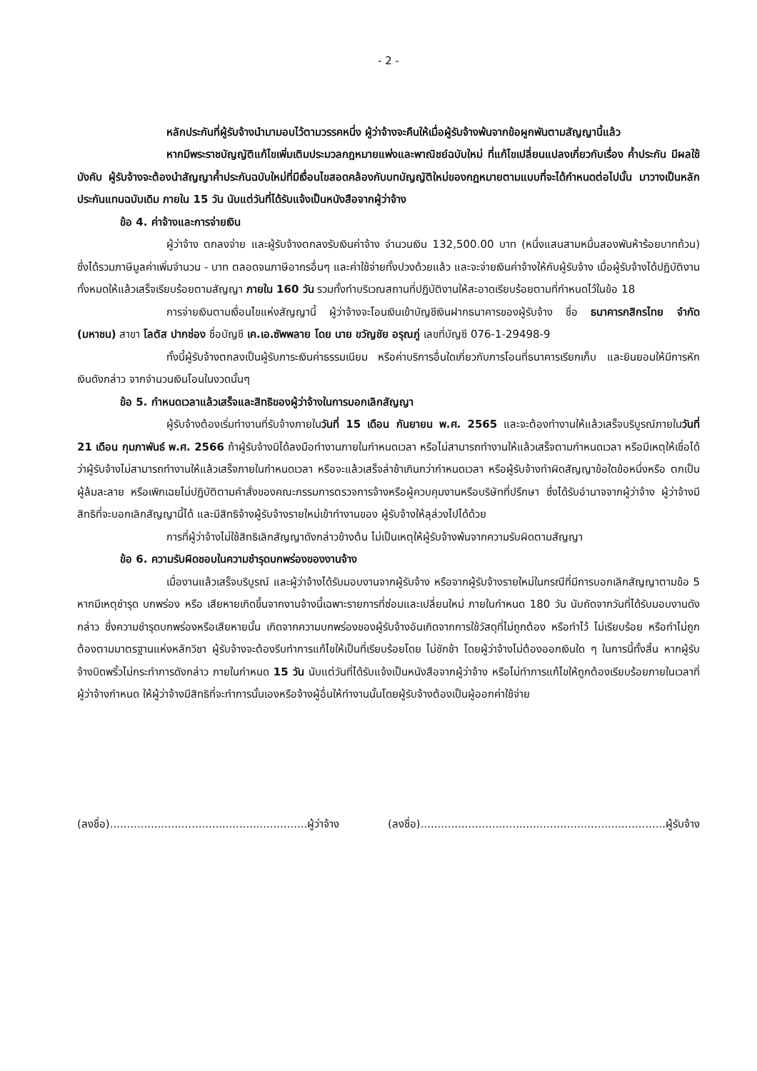- 2 -
หลักประกันที่ผู้รับจ้างนำมามอบไว้ตามวรรคหนึ่ง ผู้ว่าจ้างจะคืนให้เมื่อผู้รับจ้างพ้นจากข้อผูกพันตามสัญญานี้แล้ว
หากมีพระราชบัญญัติแก้ไขเพิ่มเติมประมวลกฎหมายแพ่งและพาณิชย์ฉบับใหม่ ที่แก้ไขเปลี่ยนแปลงเกี่ยวกับเรื่อง ค้ำประกัน มีผลใช้บังคับ ผู้รับจ้างจะต้องนำสัญญาค้ำประกันฉบับใหม่ที่มีเงื่อนไขสอดคล้องกับบทบัญญัติใหม่ของกฎหมายตามแบบที่จะได้กำหนดต่อไปนั้น มาวางเป็นหลักประกันแทนฉบับเดิม ภายใน 15 วัน นับแต่วันที่ได้รับแจ้งเป็นหนังสือจากผู้ว่าจ้าง
ข้อ 4. ค่าจ้างและการจ่ายเงิน
ผู้ว่าจ้าง ตกลงจ่าย และผู้รับจ้างตกลงรับเงินค่าจ้าง จำนวนเงิน 132,500.00 บาท (หนึ่งแสนสามหมื่นสองพันห้าร้อยบาทถ้วน) ซึ่งได้รวมภาษีมูลค่าเพิ่มจำนวน - บาท ตลอดจนภาษีอากรอื่นๆ และค่าใช้จ่ายทั้งปวงด้วยแล้ว และจะจ่ายเงินค่าจ้างให้กับผู้รับจ้าง เมื่อผู้รับจ้างได้ปฏิบัติงานทั้งหมดให้แล้วเสร็จเรียบร้อยตามสัญญา ภายใน 160 วัน รวมทั้งทำบริเวณสถานที่ปฏิบัติงานให้สะอาดเรียบร้อยตามที่กำหนดไว้ในข้อ 18
การจ่ายเงินตามเงื่อนไขแห่งสัญญานี้ ผู้ว่าจ้างจะโอนเงินเข้าบัญชีเงินฝากธนาคารของผู้รับจ้าง ชื่อ ธนาคารกสิกรไทย จำกัด (มหาชน) สาขา โลตัส ปากช่อง ชื่อบัญชี เค.เอ.ซัพพลาย โดย นาย ขวัญชัย อรุณภู่ เลขที่บัญชี 076-1-29498-9
ทั้งนี้ผู้รับจ้างตกลงเป็นผู้รับภาระเงินค่าธรรมเนียม หรือค่าบริการอื่นใดเกี่ยวกับการโอนที่ธนาคารเรียกเก็บ และยินยอมให้มีการหักเงินดังกล่าว จากจำนวนเงินโอนในงวดนั้นๆ
ข้อ 5. กำหนดเวลาแล้วเสร็จและสิทธิของผู้ว่าจ้างในการบอกเลิกสัญญา
ผู้รับจ้างต้องเริ่มทำงานที่รับจ้างภายในวันที่ 15 เดือน กันยายน พ.ศ. 2565 และจะต้องทำงานให้แล้วเสร็จบริบูรณ์ภายในวันที่ 21 เดือน กุมภาพันธ์ พ.ศ. 2566 ถ้าผู้รับจ้างมิได้ลงมือทำงานภายในกำหนดเวลา หรือไม่สามารถทำงานให้แล้วเสร็จตามกำหนดเวลา หรือมีเหตุให้เชื่อได้ว่าผู้รับจ้างไม่สามารถทำงานให้แล้วเสร็จภายในกำหนดเวลา หรือจะแล้วเสร็จล่าช้าเกินกว่ากำหนดเวลา หรือผู้รับจ้างทำผิดสัญญาข้อใดข้อหนึ่งหรือ ตกเป็นผู้ล้มละลาย หรือเพิกเฉยไม่ปฏิบัติตามคำสั่งของคณะกรรมการตรวจการจ้างหรือผู้ควบคุมงานหรือบริษัทที่ปรึกษา ซึ่งได้รับอำนาจจากผู้ว่าจ้าง ผู้ว่าจ้างมีสิทธิที่จะบอกเลิกสัญญานี้ได้ และมีสิทธิจ้างผู้รับจ้างรายใหม่เข้าทำงานของ ผู้รับจ้างให้ลุล่วงไปได้ด้วย
การที่ผู้ว่าจ้างไม่ใช้สิทธิเลิกสัญญาดังกล่าวข้างต้น ไม่เป็นเหตุให้ผู้รับจ้างพ้นจากความรับผิดตามสัญญา
ข้อ 6. ความรับผิดชอบในความชำรุดบกพร่องของงานจ้าง
เมื่องานแล้วเสร็จบริบูรณ์ และผู้ว่าจ้างได้รับมอบงานจากผู้รับจ้าง หรือจากผู้รับจ้างรายใหม่ในกรณีที่มีการบอกเลิกสัญญาตามข้อ 5 หากมีเหตุชำรุด บกพร่อง หรือ เสียหายเกิดขึ้นจากงานจ้างนี้เฉพาะรายการที่ซ่อมและเปลี่ยนใหม่ ภายในกำหนด 180 วัน นับถัดจากวันที่ได้รับมอบงานดังกล่าว ซึ่งความชำรุดบกพร่องหรือเสียหายนั้น เกิดจากความบกพร่องของผู้รับจ้างอันเกิดจากการใช้วัสดุที่ไม่ถูกต้อง หรือทำไว้ ไม่เรียบร้อย หรือทำไม่ถูกต้องตามมาตรฐานแห่งหลักวิชา ผู้รับจ้างจะต้องรีบทำการแก้ไขให้เป็นที่เรียบร้อยโดย ไม่ชักช้า โดยผู้ว่าจ้างไม่ต้องออกเงินใด ๆ ในการนี้ทั้งสิ้น หากผู้รับจ้างบิดพริ้วไม่กระทำการดังกล่าว ภายในกำหนด 15 วัน นับแต่วันที่ได้รับแจ้งเป็นหนังสือจากผู้ว่าจ้าง หรือไม่ทำการแก้ไขให้ถูกต้องเรียบร้อยภายในเวลาที่ผู้ว่าจ้างกำหนด ให้ผู้ว่าจ้างมีสิทธิที่จะทำการนั้นเองหรือจ้างผู้อื่นให้ทำงานนั้นโดยผู้รับจ้างต้องเป็นผู้ออกค่าใช้จ่าย
(ลงชื่อ)..........................................................ผู้ว่าจ้าง (ลงชื่อ)........................................................................ผู้รับจ้าง